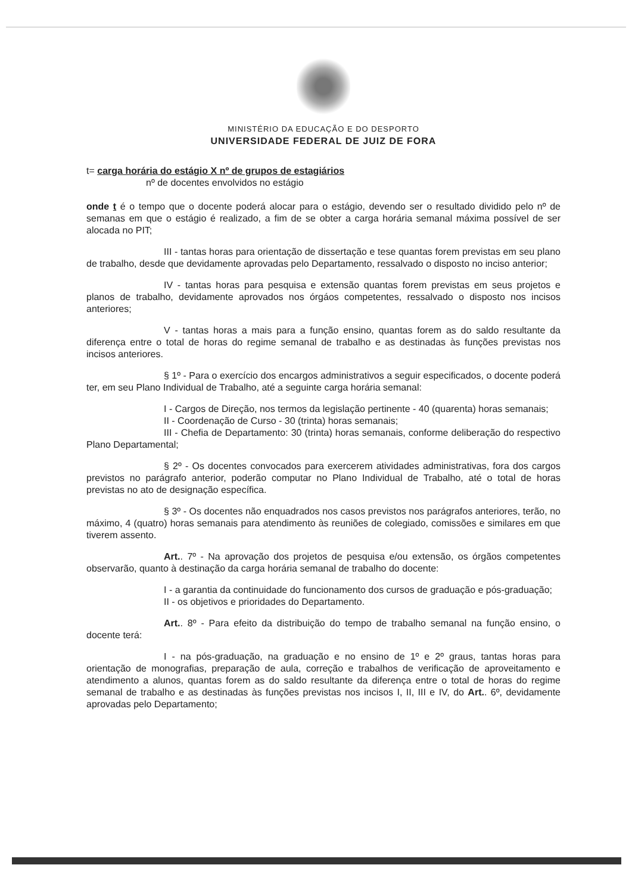MINISTÉRIO DA EDUCAÇÃO E DO DESPORTO
UNIVERSIDADE FEDERAL DE JUIZ DE FORA
t= carga horária do estágio X nº de grupos de estagiários
nº de docentes envolvidos no estágio
onde t é o tempo que o docente poderá alocar para o estágio, devendo ser o resultado dividido pelo nº de semanas em que o estágio é realizado, a fim de se obter a carga horária semanal máxima possível de ser alocada no PIT;
III - tantas horas para orientação de dissertação e tese quantas forem previstas em seu plano de trabalho, desde que devidamente aprovadas pelo Departamento, ressalvado o disposto no inciso anterior;
IV - tantas horas para pesquisa e extensão quantas forem previstas em seus projetos e planos de trabalho, devidamente aprovados nos órgáos competentes, ressalvado o disposto nos incisos anteriores;
V - tantas horas a mais para a função ensino, quantas forem as do saldo resultante da diferença entre o total de horas do regime semanal de trabalho e as destinadas às funções previstas nos incisos anteriores.
§ 1º - Para o exercício dos encargos administrativos a seguir especificados, o docente poderá ter, em seu Plano Individual de Trabalho, até a seguinte carga horária semanal:
I - Cargos de Direção, nos termos da legislação pertinente - 40 (quarenta) horas semanais;
II - Coordenação de Curso - 30 (trinta) horas semanais;
III - Chefia de Departamento: 30 (trinta) horas semanais, conforme deliberação do respectivo Plano Departamental;
§ 2º - Os docentes convocados para exercerem atividades administrativas, fora dos cargos previstos no parágrafo anterior, poderão computar no Plano Individual de Trabalho, até o total de horas previstas no ato de designação específica.
§ 3º - Os docentes não enquadrados nos casos previstos nos parágrafos anteriores, terão, no máximo, 4 (quatro) horas semanais para atendimento às reuniões de colegiado, comissões e similares em que tiverem assento.
Art.. 7º - Na aprovação dos projetos de pesquisa e/ou extensão, os órgãos competentes observarão, quanto à destinação da carga horária semanal de trabalho do docente:
I - a garantia da continuidade do funcionamento dos cursos de graduação e pós-graduação;
II - os objetivos e prioridades do Departamento.
Art.. 8º - Para efeito da distribuição do tempo de trabalho semanal na função ensino, o docente terá:
I - na pós-graduação, na graduação e no ensino de 1º e 2º graus, tantas horas para orientação de monografias, preparação de aula, correção e trabalhos de verificação de aproveitamento e atendimento a alunos, quantas forem as do saldo resultante da diferença entre o total de horas do regime semanal de trabalho e as destinadas às funções previstas nos incisos I, II, III e IV, do Art.. 6º, devidamente aprovadas pelo Departamento;